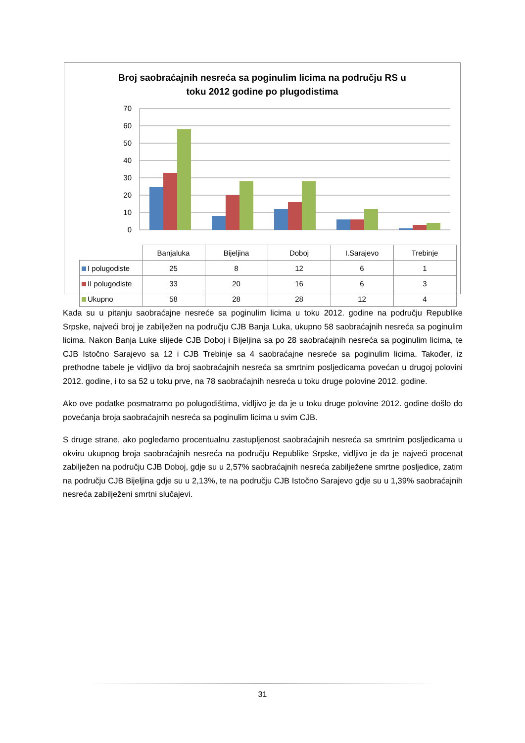Broj saobraćajnih nesreća sa poginulim licima na području RS u
toku 2012 godine po plugodistima
70
60
50
40
30
20
10
0
| | Banjaluka | Bijeljina | Doboj | I.Sarajevo | Trebinje |
| --- | --- | --- | --- | --- | --- |
| I polugodiste | 25 | 8 | 12 | 6 | 1 |
| II polugodiste | 33 | 20 | 16 | 6 | 3 |
| Ukupno | 58 | 28 | 28 | 12 | 4 |
Kada su u pitanju saobraćajne nesreće sa poginulim licima u toku 2012. godine na području Republike Srpske, najveći broj je zabilježen na području CJB Banja Luka, ukupno 58 saobraćajnih nesreća sa poginulim licima. Nakon Banja Luke slijede CJB Doboj i Bijeljina sa po 28 saobraćajnih nesreća sa poginulim licima, te CJB Istočno Sarajevo sa 12 i CJB Trebinje sa 4 saobraćajne nesreće sa poginulim licima. Također, iz prethodne tabele je vidljivo da broj saobraćajnih nesreća sa smrtnim posljedicama povećan u drugoj polovini 2012. godine, i to sa 52 u toku prve, na 78 saobraćajnih nesreća u toku druge polovine 2012. godine.
Ako ove podatke posmatramo po polugodištima, vidljivo je da je u toku druge polovine 2012. godine došlo do povećanja broja saobraćajnih nesreća sa poginulim licima u svim CJB.
S druge strane, ako pogledamo procentualnu zastupljenost saobraćajnih nesreća sa smrtnim posljedicama u okviru ukupnog broja saobraćajnih nesreća na području Republike Srpske, vidljivo je da je najveći procenat zabilježen na području CJB Doboj, gdje su u 2,57% saobraćajnih nesreća zabilježene smrtne posljedice, zatim na području CJB Bijeljina gdje su u 2,13%, te na području CJB Istočno Sarajevo gdje su u 1,39% saobraćajnih nesreća zabilježeni smrtni slučajevi.
31